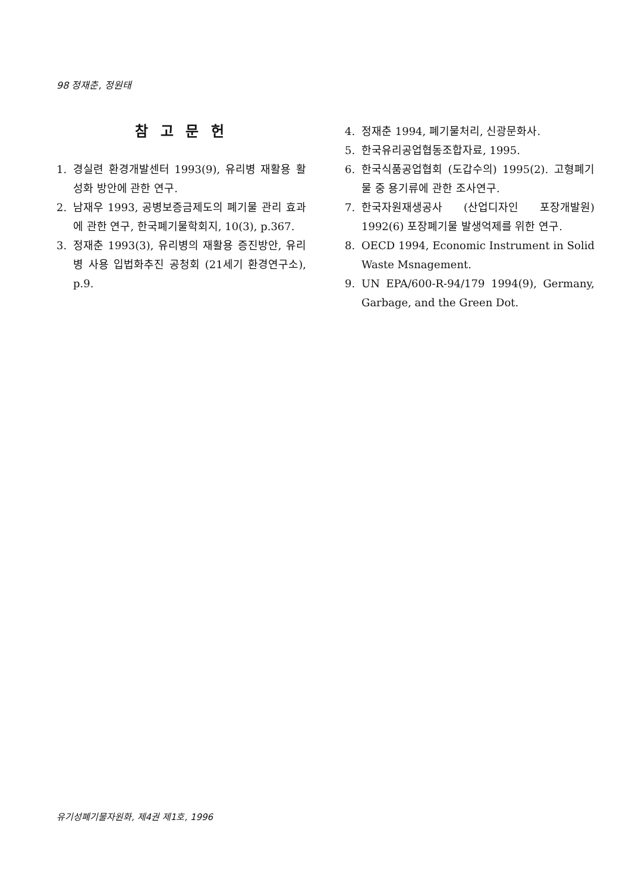98 정재춘, 정원태
참 고 문 헌
1. 경실련 환경개발센터 1993(9), 유리병 재활용 활성화 방안에 관한 연구.
2. 남재우 1993, 공병보증금제도의 폐기물 관리 효과에 관한 연구, 한국폐기물학회지, 10(3), p.367.
3. 정재춘 1993(3), 유리병의 재활용 증진방안, 유리병 사용 입법화추진 공청회 (21세기 환경연구소), p.9.
4. 정재춘 1994, 폐기물처리, 신광문화사.
5. 한국유리공업협동조합자료, 1995.
6. 한국식품공업협회 (도갑수의) 1995(2). 고형폐기물 중 용기류에 관한 조사연구.
7. 한국자원재생공사 (산업디자인 포장개발원) 1992(6) 포장폐기물 발생억제를 위한 연구.
8. OECD 1994, Economic Instrument in Solid Waste Msnagement.
9. UN EPA/600-R-94/179 1994(9), Germany, Garbage, and the Green Dot.
유기성폐기물자원화, 제4권 제1호, 1996